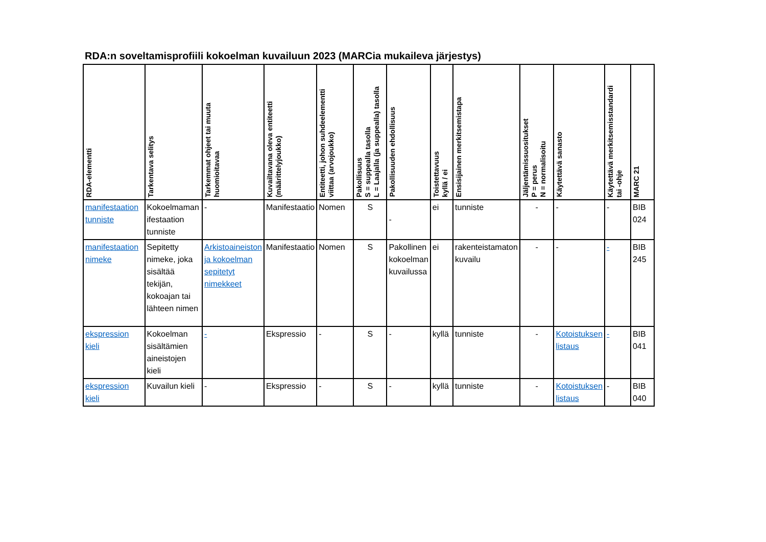RDA:n soveltamisprofiili kokoelman kuvailuun 2023 (MARCia mukaileva järjestys)
| RDA-elementti | Tarkentava selitys | Tarkemmat ohjeet tai muuta huomioitavaa | Kuvailtavana oleva entiteetti (määrittelyjoukko) | Entiteetti, johon suhdeelementti viittaa (arvojoukko) | Pakollisuus S = suppealla tasolla L = Laajalla (ja suppealla) tasolla | Pakollisuuden ehdollisuus | Toistettavuus kyllä / ei | Ensisijainen merkitsemistapa | Jäljentämissuositukset P = perus N = normalisoitu | Käytettävä sanasto | Käytettävä merkitsemisstandardi tai -ohje | MARC 21 |
| --- | --- | --- | --- | --- | --- | --- | --- | --- | --- | --- | --- | --- |
| manifestaation tunniste | Kokoelmaman ifestaation tunniste | - | Manifestaatio | Nomen | S | - | ei | tunniste | - | - | - | BIB 024 |
| manifestaation nimeke | Sepitetty nimeke, joka sisältää tekijän, kokoajan tai lähteen nimen | Arkistoaineiston ja kokoelman sepitetyt nimekkeet | Manifestaatio | Nomen | S | Pakollinen kokoelman kuvailussa | ei | rakenteistamaton kuvailu | - | - | - | BIB 245 |
| ekspression kieli | Kokoelman sisältämien aineistojen kieli | - | Ekspressio | - | S | - | kyllä | tunniste | - | Kotoistuksen listaus | - | BIB 041 |
| ekspression kieli | Kuvailun kieli | - | Ekspressio | - | S | - | kyllä | tunniste | - | Kotoistuksen listaus | - | BIB 040 |